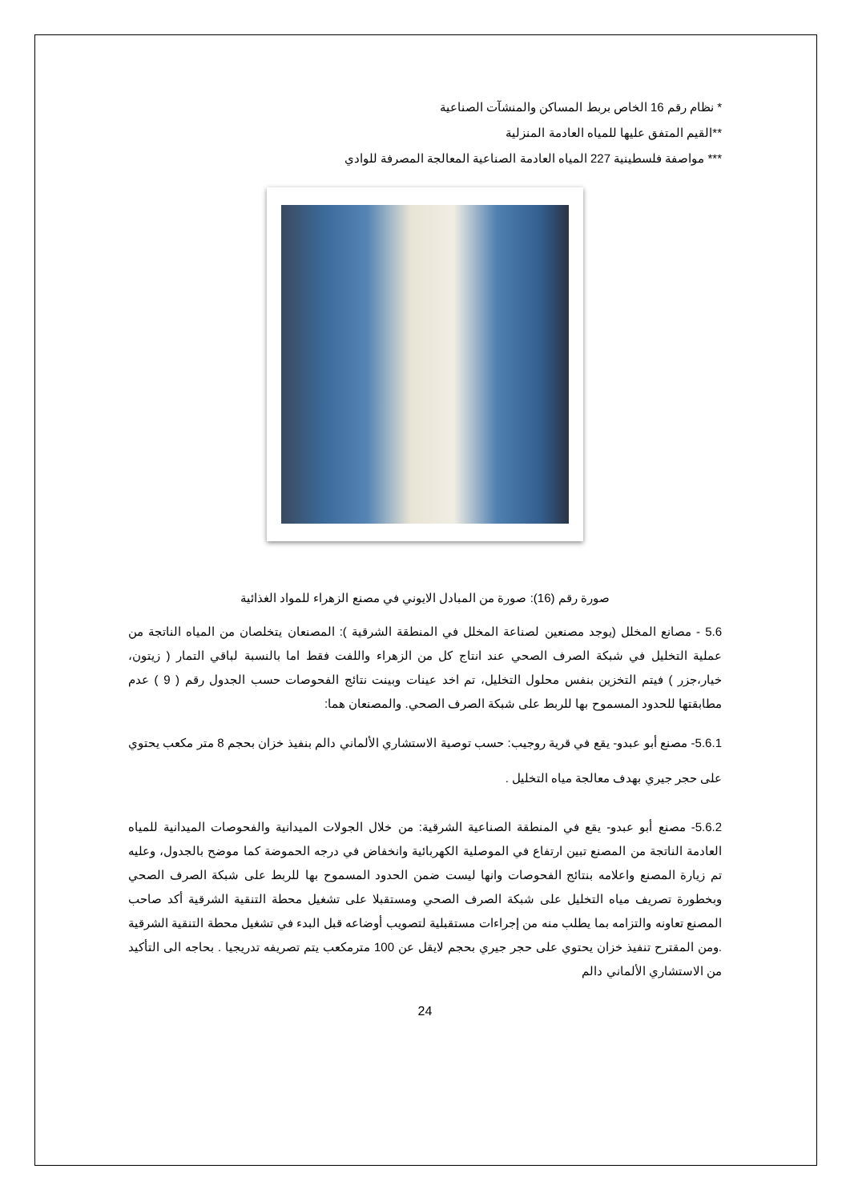* نظام رقم 16 الخاص بربط المساكن والمنشآت الصناعية
**القيم المتفق عليها للمياه العادمة المنزلية
*** مواصفة فلسطينية 227 المياه العادمة الصناعية المعالجة المصرفة للوادي
صورة رقم (16): صورة من المبادل الايوني في مصنع الزهراء للمواد الغذائية
5.6 - مصانع المخلل (يوجد مصنعين لصناعة المخلل في المنطقة الشرقية ): المصنعان يتخلصان من المياه الناتجة من عملية التخليل في شبكة الصرف الصحي عند انتاج كل من الزهراء واللفت فقط اما بالنسبة لباقي التمار ( زيتون، خيار،جزر ) فيتم التخزين بنفس محلول التخليل، تم اخد عينات وبينت نتائج الفحوصات حسب الجدول رقم ( 9 ) عدم مطابقتها للحدود المسموح بها للربط على شبكة الصرف الصحي. والمصنعان هما:
5.6.1- مصنع أبو عبدو- يقع في قرية روجيب: حسب توصية الاستشاري الألماني دالم بنفيذ خزان بحجم 8 متر مكعب يحتوي على حجر جيري بهدف معالجة مياه التخليل .
5.6.2- مصنع أبو عبدو- يقع في المنطقة الصناعية الشرقية: من خلال الجولات الميدانية والفحوصات الميدانية للمياه العادمة الناتجة من المصنع تبين ارتفاع في الموصلية الكهربائية وانخفاض في درجه الحموضة كما موضح بالجدول، وعليه تم زيارة المصنع واعلامه بنتائج الفحوصات وانها ليست ضمن الحدود المسموح بها للربط على شبكة الصرف الصحي وبخطورة تصريف مياه التخليل على شبكة الصرف الصحي ومستقبلا على تشغيل محطة التنقية الشرقية أكد صاحب المصنع تعاونه والتزامه بما يطلب منه من إجراءات مستقبلية لتصويب أوضاعه قبل البدء في تشغيل محطة التنقية الشرقية .ومن المقترح تنفيذ خزان يحتوي على حجر جيري بحجم لايقل عن 100 مترمكعب يتم تصريفه تدريجيا . بحاجه الى التأكيد من الاستشاري الألماني دالم
24